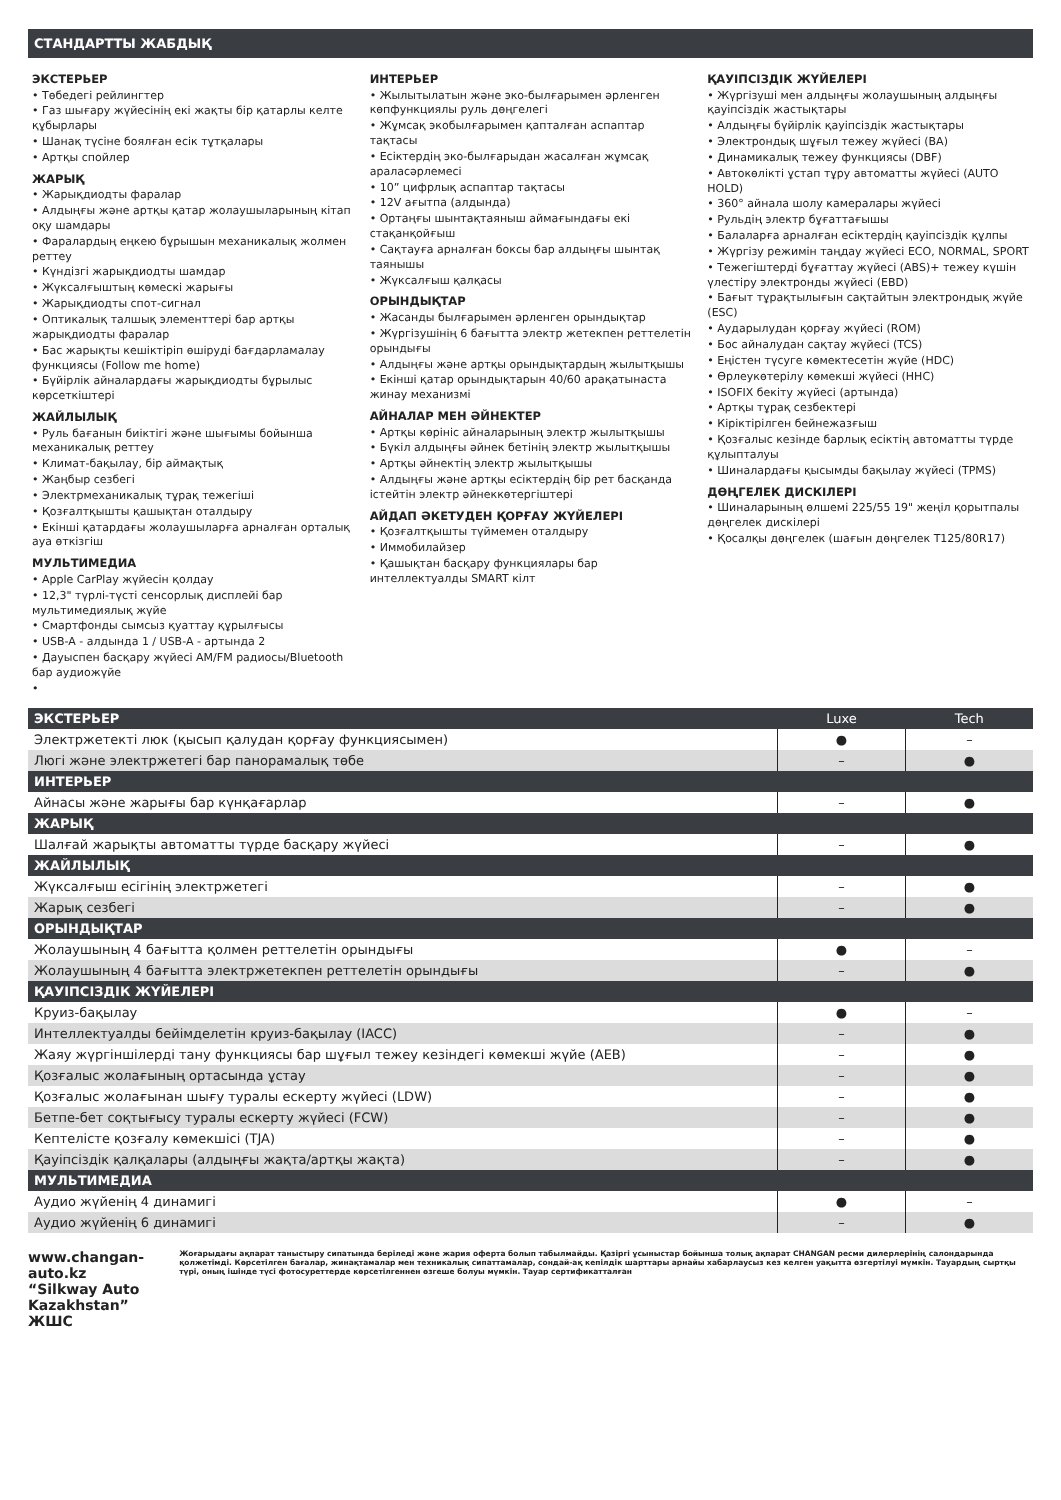СТАНДАРТТЫ ЖАБДЫҚ
ЭКСТЕРЬЕР
• Төбедегі рейлингтер
• Газ шығару жүйесінің екі жақты бір қатарлы келте құбырлары
• Шанақ түсіне боялған есік тұтқалары
• Артқы спойлер
ЖАРЫҚ
• Жарықдиодты фаралар
• Алдыңғы және артқы қатар жолаушыларының кітап оқу шамдары
• Фаралардың еңкею бұрышын механикалық жолмен реттеу
• Күндізгі жарықдиодты шамдар
• Жүксалғыштың көмескі жарығы
• Жарықдиодты спот-сигнал
• Оптикалық талшық элементтері бар артқы жарықдиодты фаралар
• Бас жарықты кешіктіріп өшіруді бағдарламалау функциясы (Follow me home)
• Бүйірлік айналардағы жарықдиодты бұрылыс көрсеткіштері
ЖАЙЛЫЛЫҚ
• Руль бағанын биіктігі және шығымы бойынша механикалық реттеу
• Климат-бақылау, бір аймақтық
• Жаңбыр сезбегі
• Электрмеханикалық тұрақ тежегіші
• Қозғалтқышты қашықтан оталдыру
• Екінші қатардағы жолаушыларға арналған орталық ауа өткізгіш
МУЛЬТИМЕДИА
• Apple CarPlay жүйесін қолдау
• 12,3" түрлі-түсті сенсорлық дисплейі бар мультимедиялық жүйе
• Смартфонды сымсыз қуаттау құрылғысы
• USB-A - алдында 1 / USB-A - артында 2
• Дауыспен басқару жүйесі AM/FM радиосы/Bluetooth бар аудиожүйе
•
ИНТЕРЬЕР
• Жылытылатын және эко-былғарымен әрленген көпфункциялы руль дөңгелегі
• Жұмсақ экобылғарымен қапталған аспаптар тақтасы
• Есіктердің эко-былғарыдан жасалған жұмсақ араласәрлемесі
• 10” цифрлық аспаптар тақтасы
• 12V ағытпа (алдында)
• Ортаңғы шынтақтаяныш аймағындағы екі стақанқойғыш
• Сақтауға арналған боксы бар алдыңғы шынтақ таянышы
• Жүксалғыш қалқасы
ОРЫНДЫҚТАР
• Жасанды былғарымен әрленген орындықтар
• Жүргізушінің 6 бағытта электр жетекпен реттелетін орындығы
• Алдыңғы және артқы орындықтардың жылытқышы
• Екінші қатар орындықтарын 40/60 арақатынаста жинау механизмі
АЙНАЛАР МЕН ӘЙНЕКТЕР
• Артқы көрініс айналарының электр жылытқышы
• Бүкіл алдыңғы әйнек бетінің электр жылытқышы
• Артқы әйнектің электр жылытқышы
• Алдыңғы және артқы есіктердің бір рет басқанда істейтін электр әйнеккөтергіштері
АЙДАП ӘКЕТУДЕН ҚОРҒАУ ЖҮЙЕЛЕРІ
• Қозғалтқышты түймемен оталдыру
• Иммобилайзер
• Қашықтан басқару функциялары бар интеллектуалды SMART кілт
ҚАУІПСІЗДІК ЖҮЙЕЛЕРІ
• Жүргізуші мен алдыңғы жолаушының алдыңғы қауіпсіздік жастықтары
• Алдыңғы бүйірлік қауіпсіздік жастықтары
• Электрондық шұғыл тежеу жүйесі (BA)
• Динамикалық тежеу функциясы (DBF)
• Автокөлікті ұстап тұру автоматты жүйесі (AUTO HOLD)
• 360° айнала шолу камералары жүйесі
• Рульдің электр бұғаттағышы
• Балаларға арналған есіктердің қауіпсіздік құлпы
• Жүргізу режимін таңдау жүйесі ECO, NORMAL, SPORT
• Тежегіштерді бұғаттау жүйесі (ABS)+ тежеу күшін үлестіру электронды жүйесі (EBD)
• Бағыт тұрақтылығын сақтайтын электрондық жүйе (ESC)
• Аударылудан қорғау жүйесі (ROM)
• Бос айналудан сақтау жүйесі (TCS)
• Еңістен түсуге көмектесетін жүйе (HDC)
• Өрлеукөтерілу көмекші жүйесі (HHC)
• ISOFIX бекіту жүйесі (артында)
• Артқы тұрақ сезбектері
• Кіріктірілген бейнежазғыш
• Қозғалыс кезінде барлық есіктің автоматты түрде құлыпталуы
• Шиналардағы қысымды бақылау жүйесі (TPMS)
ДӨҢГЕЛЕК ДИСКІЛЕРІ
• Шиналарының өлшемі 225/55 19" жеңіл қорытпалы дөңгелек дискілері
• Қосалқы дөңгелек (шағын дөңгелек T125/80R17)
| ЭКСТЕРЬЕР | Luxe | Tech |
| --- | --- | --- |
| Электржетекті люк (қысып қалудан қорғау функциясымен) | ● | – |
| Люгі және электржетегі бар панорамалық төбе | – | ● |
| ИНТЕРЬЕР | | |
| Айнасы және жарығы бар күнқағарлар | – | ● |
| ЖАРЫҚ | | |
| Шалғай жарықты автоматты түрде басқару жүйесі | – | ● |
| ЖАЙЛЫЛЫҚ | | |
| Жүксалғыш есігінің электржетегі | – | ● |
| Жарық сезбегі | – | ● |
| ОРЫНДЫҚТАР | | |
| Жолаушының 4 бағытта қолмен реттелетін орындығы | ● | – |
| Жолаушының 4 бағытта электржетекпен реттелетін орындығы | – | ● |
| ҚАУІПСІЗДІК ЖҮЙЕЛЕРІ | | |
| Круиз-бақылау | ● | – |
| Интеллектуалды бейімделетін круиз-бақылау (IACC) | – | ● |
| Жаяу жүргіншілерді тану функциясы бар шұғыл тежеу кезіндегі көмекші жүйе (AEB) | – | ● |
| Қозғалыс жолағының ортасында ұстау | – | ● |
| Қозғалыс жолағынан шығу туралы ескерту жүйесі (LDW) | – | ● |
| Бетпе-бет соқтығысу туралы ескерту жүйесі (FCW) | – | ● |
| Кептелісте қозғалу көмекшісі (TJA) | – | ● |
| Қауіпсіздік қалқалары (алдыңғы жақта/артқы жақта) | – | ● |
| МУЛЬТИМЕДИА | | |
| Аудио жүйенің 4 динамигі | ● | – |
| Аудио жүйенің 6 динамигі | – | ● |
www.changan-auto.kz
“Silkway Auto Kazakhstan” ЖШС
Жоғарыдағы ақпарат таныстыру сипатында беріледі және жария оферта болып табылмайды. Қазіргі ұсыныстар бойынша толық ақпарат CHANGAN ресми дилерлерінің салондарында қолжетімді. Көрсетілген бағалар, жинақтамалар мен техникалық сипаттамалар, сондай-ақ кепілдік шарттары арнайы хабарлаусыз кез келген уақытта өзгертілуі мүмкін. Тауардың сыртқы түрі, оның ішінде түсі фотосуреттерде көрсетілгеннен өзгеше болуы мүмкін. Тауар сертификатталған